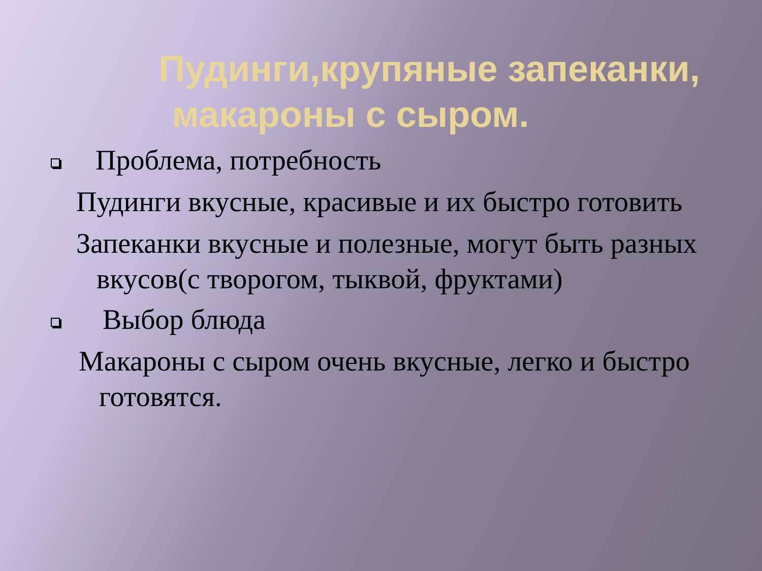Пудинги,крупяные запеканки,
макароны с сыром.
Проблема, потребность
Пудинги вкусные, красивые и их быстро готовить
Запеканки вкусные и полезные, могут быть разных вкусов(с творогом, тыквой, фруктами)
Выбор блюда
Макароны с сыром очень вкусные, легко и быстро готовятся.